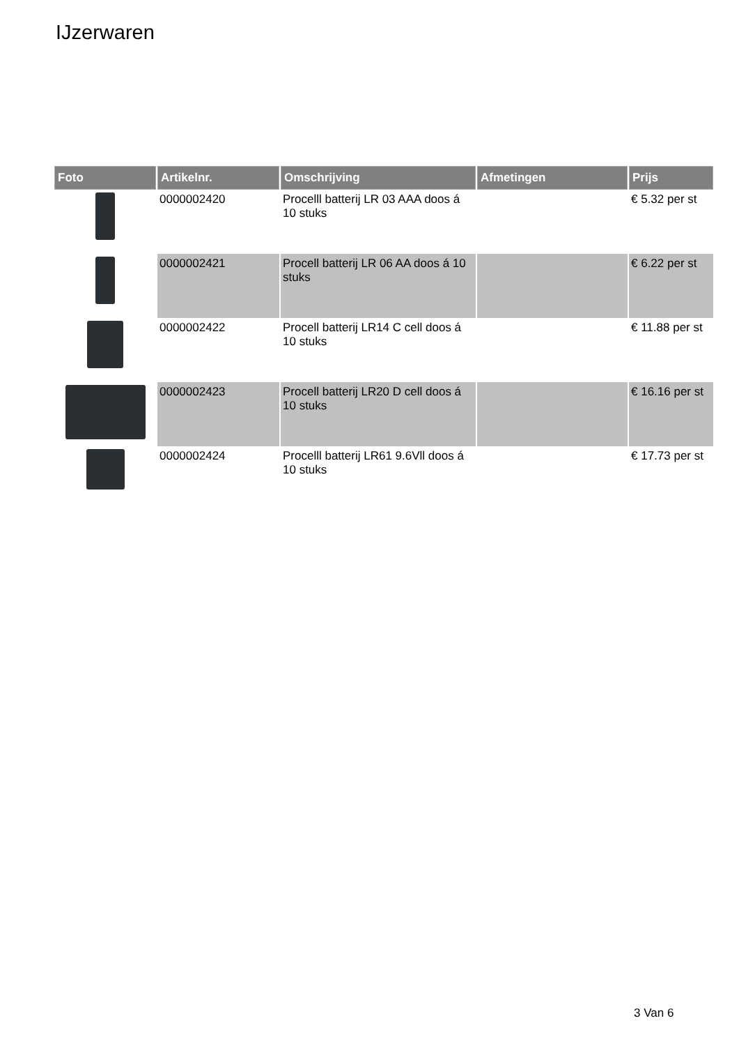IJzerwaren
| Foto | Artikelnr. | Omschrijving | Afmetingen | Prijs |
| --- | --- | --- | --- | --- |
| | 0000002420 | Procelll batterij LR 03 AAA doos á 10 stuks | | € 5.32 per st |
| | 0000002421 | Procell batterij LR 06 AA doos á 10 stuks | | € 6.22 per st |
| | 0000002422 | Procell batterij LR14 C cell doos á 10 stuks | | € 11.88 per st |
| | 0000002423 | Procell batterij LR20 D cell doos á 10 stuks | | € 16.16 per st |
| | 0000002424 | Procelll batterij LR61 9.6Vll doos á 10 stuks | | € 17.73 per st |
3 Van 6